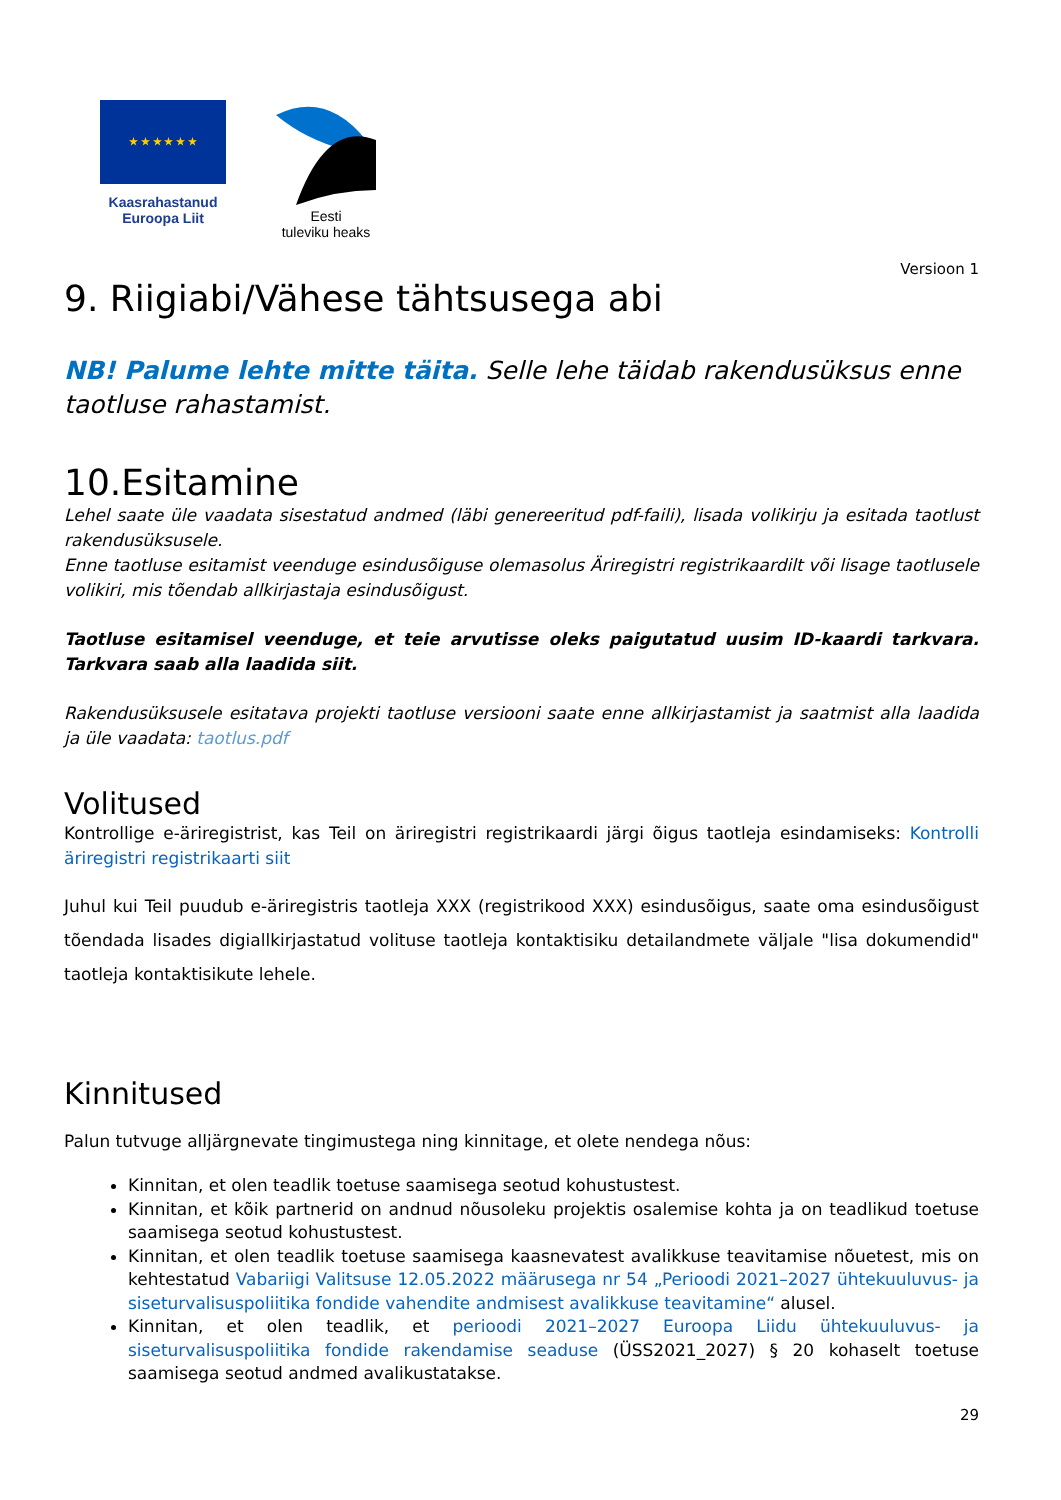★ ★ ★ ★ ★ ★
Kaasrahastanud
Euroopa Liit
Eesti
tuleviku heaks
Versioon 1
9. Riigiabi/Vähese tähtsusega abi
NB! Palume lehte mitte täita. Selle lehe täidab rakendusüksus enne taotluse rahastamist.
10.Esitamine
Lehel saate üle vaadata sisestatud andmed (läbi genereeritud pdf-faili), lisada volikirju ja esitada taotlust rakendusüksusele.
Enne taotluse esitamist veenduge esindusõiguse olemasolus Äriregistri registrikaardilt või lisage taotlusele volikiri, mis tõendab allkirjastaja esindusõigust.
Taotluse esitamisel veenduge, et teie arvutisse oleks paigutatud uusim ID-kaardi tarkvara. Tarkvara saab alla laadida siit.
Rakendusüksusele esitatava projekti taotluse versiooni saate enne allkirjastamist ja saatmist alla laadida ja üle vaadata: taotlus.pdf
Volitused
Kontrollige e-äriregistrist, kas Teil on äriregistri registrikaardi järgi õigus taotleja esindamiseks: Kontrolli äriregistri registrikaarti siit
Juhul kui Teil puudub e-äriregistris taotleja XXX (registrikood XXX) esindusõigus, saate oma esindusõigust tõendada lisades digiallkirjastatud volituse taotleja kontaktisiku detailandmete väljale "lisa dokumendid" taotleja kontaktisikute lehele.
Kinnitused
Palun tutvuge alljärgnevate tingimustega ning kinnitage, et olete nendega nõus:
Kinnitan, et olen teadlik toetuse saamisega seotud kohustustest.
Kinnitan, et kõik partnerid on andnud nõusoleku projektis osalemise kohta ja on teadlikud toetuse saamisega seotud kohustustest.
Kinnitan, et olen teadlik toetuse saamisega kaasnevatest avalikkuse teavitamise nõuetest, mis on kehtestatud Vabariigi Valitsuse 12.05.2022 määrusega nr 54 „Perioodi 2021–2027 ühtekuuluvus- ja siseturvalisuspoliitika fondide vahendite andmisest avalikkuse teavitamine“ alusel.
Kinnitan, et olen teadlik, et perioodi 2021–2027 Euroopa Liidu ühtekuuluvus- ja siseturvalisuspoliitika fondide rakendamise seaduse (ÜSS2021_2027) § 20 kohaselt toetuse saamisega seotud andmed avalikustatakse.
29